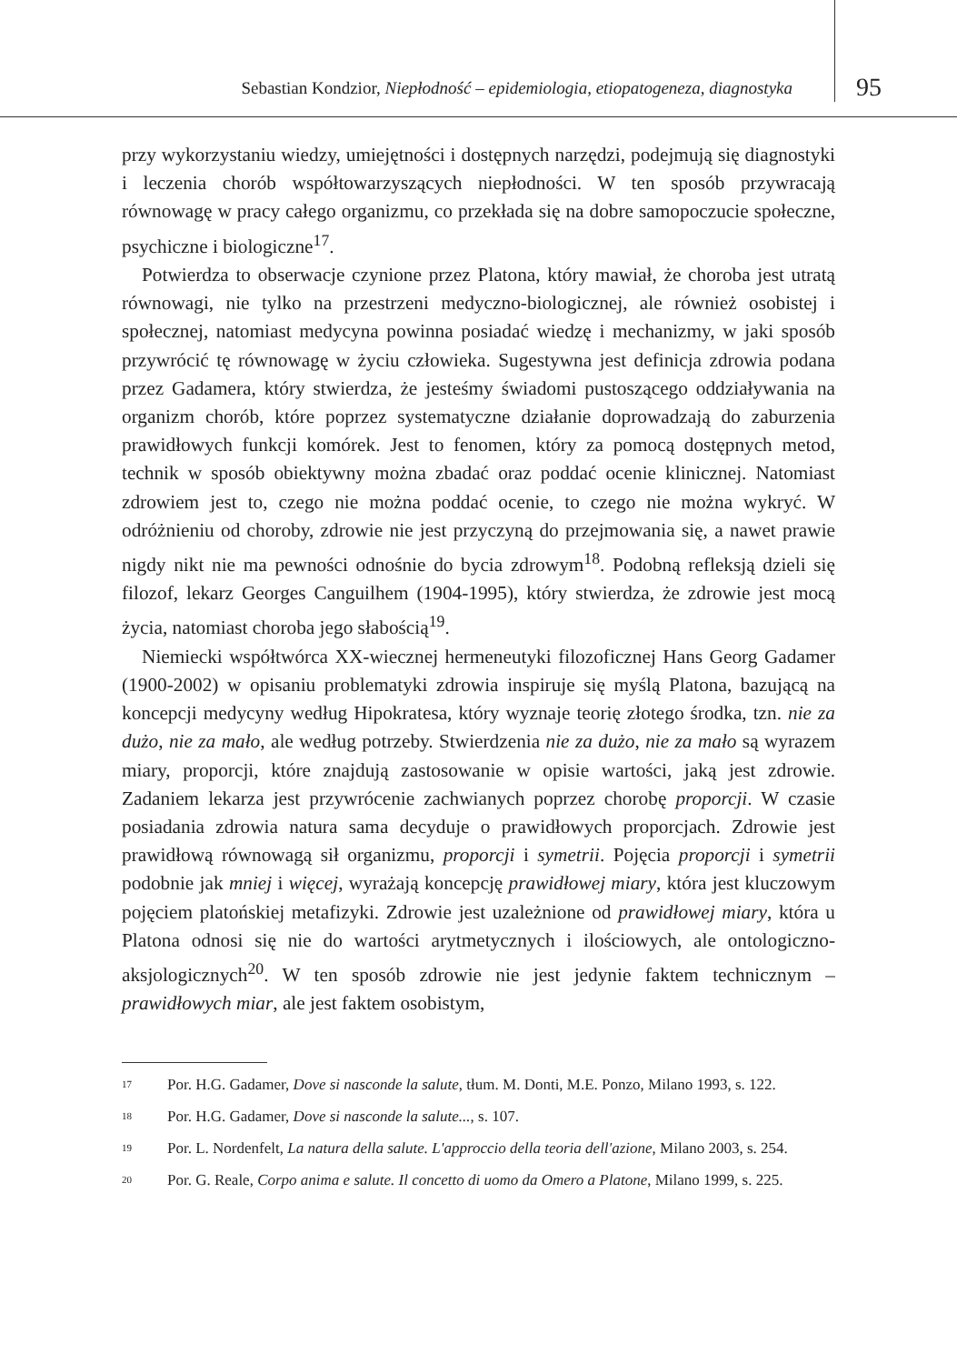Sebastian Kondzior, Niepłodność – epidemiologia, etiopatogeneza, diagnostyka
95
przy wykorzystaniu wiedzy, umiejętności i dostępnych narzędzi, podejmują się diagnostyki i leczenia chorób współtowarzyszących niepłodności. W ten sposób przywracają równowagę w pracy całego organizmu, co przekłada się na dobre samopoczucie społeczne, psychiczne i biologiczne<sup>17</sup>.
Potwierdza to obserwacje czynione przez Platona, który mawiał, że choroba jest utratą równowagi, nie tylko na przestrzeni medyczno-biologicznej, ale również osobistej i społecznej, natomiast medycyna powinna posiadać wiedzę i mechanizmy, w jaki sposób przywrócić tę równowagę w życiu człowieka. Sugestywna jest definicja zdrowia podana przez Gadamera, który stwierdza, że jesteśmy świadomi pustoszącego oddziaływania na organizm chorób, które poprzez systematyczne działanie doprowadzają do zaburzenia prawidłowych funkcji komórek. Jest to fenomen, który za pomocą dostępnych metod, technik w sposób obiektywny można zbadać oraz poddać ocenie klinicznej. Natomiast zdrowiem jest to, czego nie można poddać ocenie, to czego nie można wykryć. W odróżnieniu od choroby, zdrowie nie jest przyczyną do przejmowania się, a nawet prawie nigdy nikt nie ma pewności odnośnie do bycia zdrowym<sup>18</sup>. Podobną refleksją dzieli się filozof, lekarz Georges Canguilhem (1904-1995), który stwierdza, że zdrowie jest mocą życia, natomiast choroba jego słabością<sup>19</sup>.
Niemiecki współtwórca XX-wiecznej hermeneutyki filozoficznej Hans Georg Gadamer (1900-2002) w opisaniu problematyki zdrowia inspiruje się myślą Platona, bazującą na koncepcji medycyny według Hipokratesa, który wyznaje teorię złotego środka, tzn. nie za dużo, nie za mało, ale według potrzeby. Stwierdzenia nie za dużo, nie za mało są wyrazem miary, proporcji, które znajdują zastosowanie w opisie wartości, jaką jest zdrowie. Zadaniem lekarza jest przywrócenie zachwianych poprzez chorobę proporcji. W czasie posiadania zdrowia natura sama decyduje o prawidłowych proporcjach. Zdrowie jest prawidłową równowagą sił organizmu, proporcji i symetrii. Pojęcia proporcji i symetrii podobnie jak mniej i więcej, wyrażają koncepcję prawidłowej miary, która jest kluczowym pojęciem platońskiej metafizyki. Zdrowie jest uzależnione od prawidłowej miary, która u Platona odnosi się nie do wartości arytmetycznych i ilościowych, ale ontologiczno-aksjologicznych<sup>20</sup>. W ten sposób zdrowie nie jest jedynie faktem technicznym – prawidłowych miar, ale jest faktem osobistym,
17
Por. H.G. Gadamer, Dove si nasconde la salute, tłum. M. Donti, M.E. Ponzo, Milano 1993, s. 122.
18
Por. H.G. Gadamer, Dove si nasconde la salute..., s. 107.
19
Por. L. Nordenfelt, La natura della salute. L'approccio della teoria dell'azione, Milano 2003, s. 254.
20
Por. G. Reale, Corpo anima e salute. Il concetto di uomo da Omero a Platone, Milano 1999, s. 225.